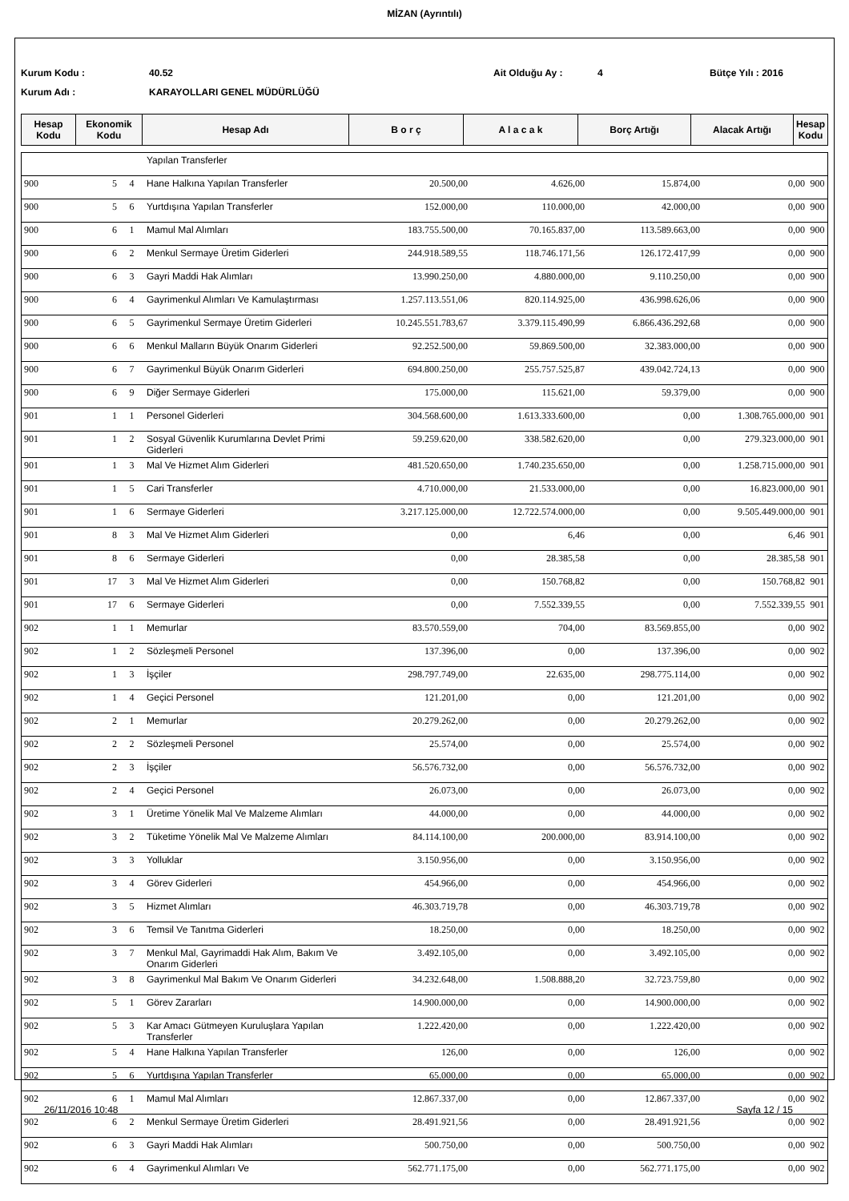MİZAN (Ayrıntılı)
Kurum Kodu : 40.52 Ait Olduğu Ay : 4 Bütçe Yılı : 2016
Kurum Adı : KARAYOLLARI GENEL MÜDÜRLÜĞÜ
| Hesap Kodu | Ekonomik Kodu | Hesap Adı | B o r ç | A l a c a k | Borç Artığı | Alacak Artığı | Hesap Kodu |
| --- | --- | --- | --- | --- | --- | --- | --- |
| | | | Yapılan Transferler | | | | | |
| 900 | 5 | 4 | Hane Halkına Yapılan Transferler | 20.500,00 | 4.626,00 | 15.874,00 | 0,00 | 900 |
| 900 | 5 | 6 | Yurtdışına Yapılan Transferler | 152.000,00 | 110.000,00 | 42.000,00 | 0,00 | 900 |
| 900 | 6 | 1 | Mamul Mal Alımları | 183.755.500,00 | 70.165.837,00 | 113.589.663,00 | 0,00 | 900 |
| 900 | 6 | 2 | Menkul Sermaye Üretim Giderleri | 244.918.589,55 | 118.746.171,56 | 126.172.417,99 | 0,00 | 900 |
| 900 | 6 | 3 | Gayri Maddi Hak Alımları | 13.990.250,00 | 4.880.000,00 | 9.110.250,00 | 0,00 | 900 |
| 900 | 6 | 4 | Gayrimenkul Alımları Ve Kamulaştırması | 1.257.113.551,06 | 820.114.925,00 | 436.998.626,06 | 0,00 | 900 |
| 900 | 6 | 5 | Gayrimenkul Sermaye Üretim Giderleri | 10.245.551.783,67 | 3.379.115.490,99 | 6.866.436.292,68 | 0,00 | 900 |
| 900 | 6 | 6 | Menkul Malların Büyük Onarım Giderleri | 92.252.500,00 | 59.869.500,00 | 32.383.000,00 | 0,00 | 900 |
| 900 | 6 | 7 | Gayrimenkul Büyük Onarım Giderleri | 694.800.250,00 | 255.757.525,87 | 439.042.724,13 | 0,00 | 900 |
| 900 | 6 | 9 | Diğer Sermaye Giderleri | 175.000,00 | 115.621,00 | 59.379,00 | 0,00 | 900 |
| 901 | 1 | 1 | Personel Giderleri | 304.568.600,00 | 1.613.333.600,00 | 0,00 | 1.308.765.000,00 | 901 |
| 901 | 1 | 2 | Sosyal Güvenlik Kurumlarına Devlet Primi Giderleri | 59.259.620,00 | 338.582.620,00 | 0,00 | 279.323.000,00 | 901 |
| 901 | 1 | 3 | Mal Ve Hizmet Alım Giderleri | 481.520.650,00 | 1.740.235.650,00 | 0,00 | 1.258.715.000,00 | 901 |
| 901 | 1 | 5 | Cari Transferler | 4.710.000,00 | 21.533.000,00 | 0,00 | 16.823.000,00 | 901 |
| 901 | 1 | 6 | Sermaye Giderleri | 3.217.125.000,00 | 12.722.574.000,00 | 0,00 | 9.505.449.000,00 | 901 |
| 901 | 8 | 3 | Mal Ve Hizmet Alım Giderleri | 0,00 | 6,46 | 0,00 | 6,46 | 901 |
| 901 | 8 | 6 | Sermaye Giderleri | 0,00 | 28.385,58 | 0,00 | 28.385,58 | 901 |
| 901 | 17 | 3 | Mal Ve Hizmet Alım Giderleri | 0,00 | 150.768,82 | 0,00 | 150.768,82 | 901 |
| 901 | 17 | 6 | Sermaye Giderleri | 0,00 | 7.552.339,55 | 0,00 | 7.552.339,55 | 901 |
| 902 | 1 | 1 | Memurlar | 83.570.559,00 | 704,00 | 83.569.855,00 | 0,00 | 902 |
| 902 | 1 | 2 | Sözleşmeli Personel | 137.396,00 | 0,00 | 137.396,00 | 0,00 | 902 |
| 902 | 1 | 3 | İşçiler | 298.797.749,00 | 22.635,00 | 298.775.114,00 | 0,00 | 902 |
| 902 | 1 | 4 | Geçici Personel | 121.201,00 | 0,00 | 121.201,00 | 0,00 | 902 |
| 902 | 2 | 1 | Memurlar | 20.279.262,00 | 0,00 | 20.279.262,00 | 0,00 | 902 |
| 902 | 2 | 2 | Sözleşmeli Personel | 25.574,00 | 0,00 | 25.574,00 | 0,00 | 902 |
| 902 | 2 | 3 | İşçiler | 56.576.732,00 | 0,00 | 56.576.732,00 | 0,00 | 902 |
| 902 | 2 | 4 | Geçici Personel | 26.073,00 | 0,00 | 26.073,00 | 0,00 | 902 |
| 902 | 3 | 1 | Üretime Yönelik Mal Ve Malzeme Alımları | 44.000,00 | 0,00 | 44.000,00 | 0,00 | 902 |
| 902 | 3 | 2 | Tüketime Yönelik Mal Ve Malzeme Alımları | 84.114.100,00 | 200.000,00 | 83.914.100,00 | 0,00 | 902 |
| 902 | 3 | 3 | Yolluklar | 3.150.956,00 | 0,00 | 3.150.956,00 | 0,00 | 902 |
| 902 | 3 | 4 | Görev Giderleri | 454.966,00 | 0,00 | 454.966,00 | 0,00 | 902 |
| 902 | 3 | 5 | Hizmet Alımları | 46.303.719,78 | 0,00 | 46.303.719,78 | 0,00 | 902 |
| 902 | 3 | 6 | Temsil Ve Tanıtma Giderleri | 18.250,00 | 0,00 | 18.250,00 | 0,00 | 902 |
| 902 | 3 | 7 | Menkul Mal, Gayrimaddi Hak Alım, Bakım Ve Onarım Giderleri | 3.492.105,00 | 0,00 | 3.492.105,00 | 0,00 | 902 |
| 902 | 3 | 8 | Gayrimenkul Mal Bakım Ve Onarım Giderleri | 34.232.648,00 | 1.508.888,20 | 32.723.759,80 | 0,00 | 902 |
| 902 | 5 | 1 | Görev Zararları | 14.900.000,00 | 0,00 | 14.900.000,00 | 0,00 | 902 |
| 902 | 5 | 3 | Kar Amacı Gütmeyen Kuruluşlara Yapılan Transferler | 1.222.420,00 | 0,00 | 1.222.420,00 | 0,00 | 902 |
| 902 | 5 | 4 | Hane Halkına Yapılan Transferler | 126,00 | 0,00 | 126,00 | 0,00 | 902 |
| 902 | 5 | 6 | Yurtdışına Yapılan Transferler | 65.000,00 | 0,00 | 65.000,00 | 0,00 | 902 |
| 902 | 6 | 1 | Mamul Mal Alımları | 12.867.337,00 | 0,00 | 12.867.337,00 | 0,00 | 902 |
| 902 | 6 | 2 | Menkul Sermaye Üretim Giderleri | 28.491.921,56 | 0,00 | 28.491.921,56 | 0,00 | 902 |
| 902 | 6 | 3 | Gayri Maddi Hak Alımları | 500.750,00 | 0,00 | 500.750,00 | 0,00 | 902 |
| 902 | 6 | 4 | Gayrimenkul Alımları Ve | 562.771.175,00 | 0,00 | 562.771.175,00 | 0,00 | 902 |
26/11/2016 10:48 Sayfa 12 / 15